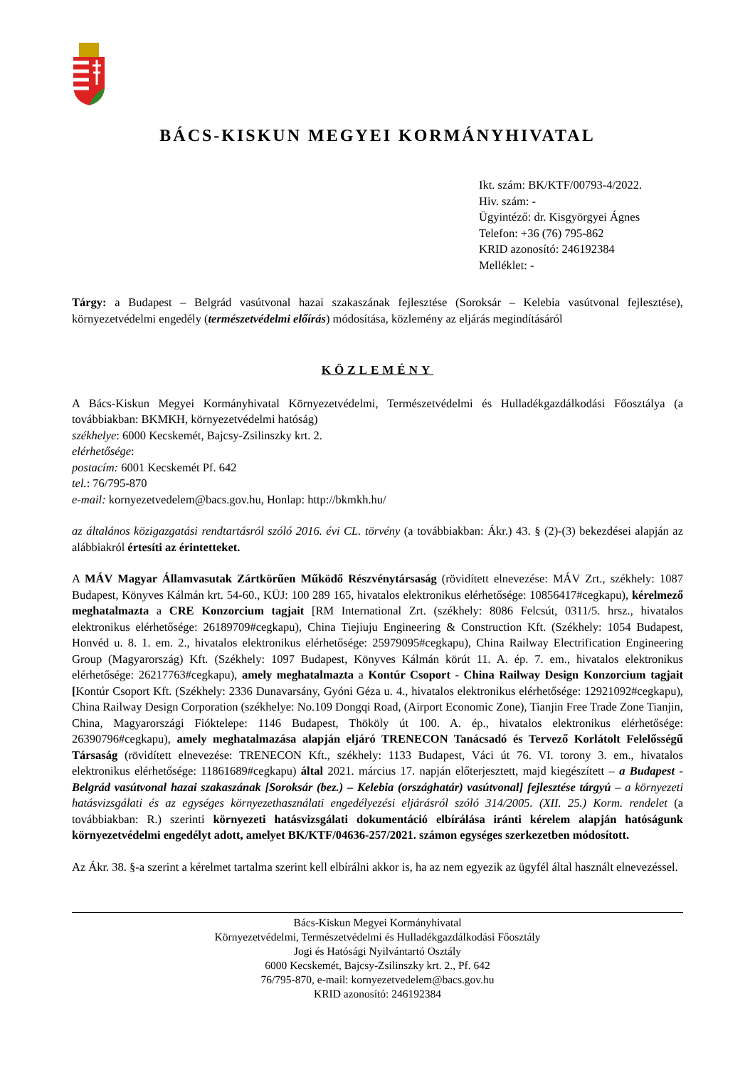BÁCS-KISKUN MEGYEI KORMÁNYHIVATAL
Ikt. szám: BK/KTF/00793-4/2022.
Hiv. szám: -
Ügyintéző: dr. Kisgyörgyei Ágnes
Telefon: +36 (76) 795-862
KRID azonosító: 246192384
Melléklet: -
Tárgy: a Budapest – Belgrád vasútvonal hazai szakaszának fejlesztése (Soroksár – Kelebia vasútvonal fejlesztése), környezetvédelmi engedély (természetvédelmi előírás) módosítása, közlemény az eljárás megindításáról
KÖZLEMÉNY
A Bács-Kiskun Megyei Kormányhivatal Környezetvédelmi, Természetvédelmi és Hulladékgazdálkodási Főosztálya (a továbbiakban: BKMKH, környezetvédelmi hatóság)
székhelye: 6000 Kecskemét, Bajcsy-Zsilinszky krt. 2.
elérhetősége:
postacím: 6001 Kecskemét Pf. 642
tel.: 76/795-870
e-mail: kornyezetvedelem@bacs.gov.hu, Honlap: http://bkmkh.hu/
az általános közigazgatási rendtartásról szóló 2016. évi CL. törvény (a továbbiakban: Ákr.) 43. § (2)-(3) bekezdései alapján az alábbiakról értesíti az érintetteket.
A MÁV Magyar Államvasutak Zártkörűen Működő Részvénytársaság (rövidített elnevezése: MÁV Zrt., székhely: 1087 Budapest, Könyves Kálmán krt. 54-60., KÜJ: 100 289 165, hivatalos elektronikus elérhetősége: 10856417#cegkapu), kérelmező meghatalmazta a CRE Konzorcium tagjait [RM International Zrt. (székhely: 8086 Felcsút, 0311/5. hrsz., hivatalos elektronikus elérhetősége: 26189709#cegkapu), China Tiejiuju Engineering & Construction Kft. (Székhely: 1054 Budapest, Honvéd u. 8. 1. em. 2., hivatalos elektronikus elérhetősége: 25979095#cegkapu), China Railway Electrification Engineering Group (Magyarország) Kft. (Székhely: 1097 Budapest, Könyves Kálmán körút 11. A. ép. 7. em., hivatalos elektronikus elérhetősége: 26217763#cegkapu), amely meghatalmazta a Kontúr Csoport - China Railway Design Konzorcium tagjait [Kontúr Csoport Kft. (Székhely: 2336 Dunavarsány, Gyóni Géza u. 4., hivatalos elektronikus elérhetősége: 12921092#cegkapu), China Railway Design Corporation (székhelye: No.109 Dongqi Road, (Airport Economic Zone), Tianjin Free Trade Zone Tianjin, China, Magyarországi Fióktelepe: 1146 Budapest, Thököly út 100. A. ép., hivatalos elektronikus elérhetősége: 26390796#cegkapu), amely meghatalmazása alapján eljáró TRENECON Tanácsadó és Tervező Korlátolt Felelősségű Társaság (rövidített elnevezése: TRENECON Kft., székhely: 1133 Budapest, Váci út 76. VI. torony 3. em., hivatalos elektronikus elérhetősége: 11861689#cegkapu) által 2021. március 17. napján előterjesztett, majd kiegészített – a Budapest - Belgrád vasútvonal hazai szakaszának [Soroksár (bez.) – Kelebia (országhatár) vasútvonal] fejlesztése tárgyú – a környezeti hatásvizsgálati és az egységes környezethasználati engedélyezési eljárásról szóló 314/2005. (XII. 25.) Korm. rendelet (a továbbiakban: R.) szerinti környezeti hatásvizsgálati dokumentáció elbírálása iránti kérelem alapján hatóságunk környezetvédelmi engedélyt adott, amelyet BK/KTF/04636-257/2021. számon egységes szerkezetben módosított.
Az Ákr. 38. §-a szerint a kérelmet tartalma szerint kell elbírálni akkor is, ha az nem egyezik az ügyfél által használt elnevezéssel.
Bács-Kiskun Megyei Kormányhivatal
Környezetvédelmi, Természetvédelmi és Hulladékgazdálkodási Főosztály
Jogi és Hatósági Nyilvántartó Osztály
6000 Kecskemét, Bajcsy-Zsilinszky krt. 2., Pf. 642
76/795-870, e-mail: kornyezetvedelem@bacs.gov.hu
KRID azonosító: 246192384